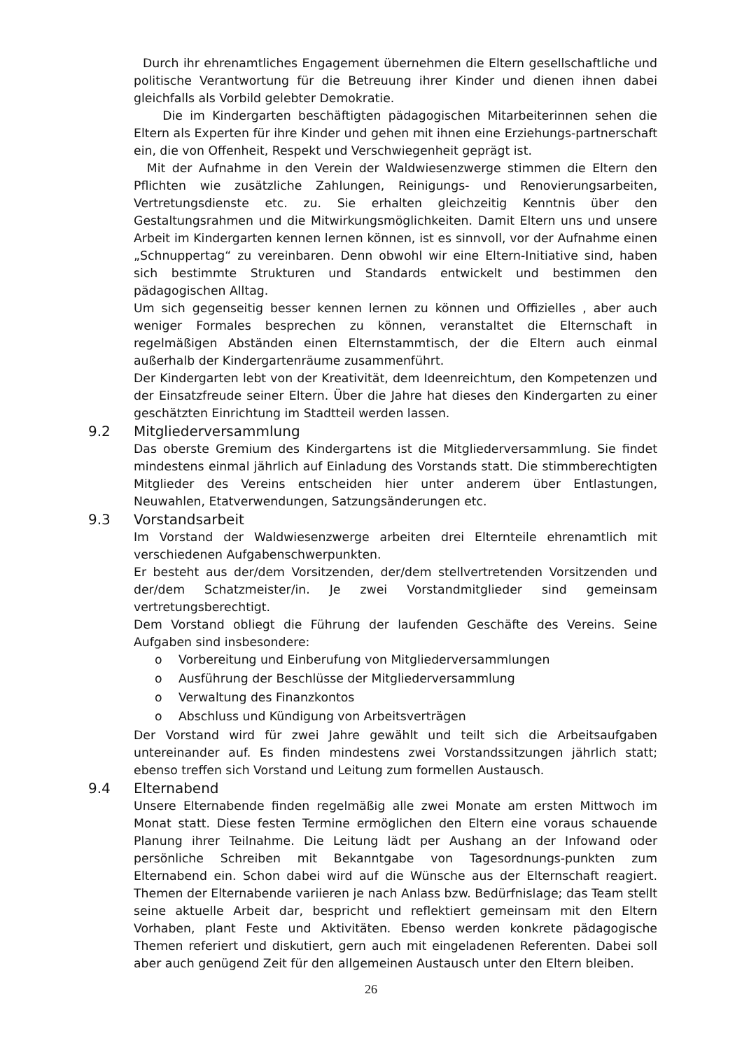Durch ihr ehrenamtliches Engagement übernehmen die Eltern gesellschaftliche und politische Verantwortung für die Betreuung ihrer Kinder und dienen ihnen dabei gleichfalls als Vorbild gelebter Demokratie.
Die im Kindergarten beschäftigten pädagogischen Mitarbeiterinnen sehen die Eltern als Experten für ihre Kinder und gehen mit ihnen eine Erziehungs-partnerschaft ein, die von Offenheit, Respekt und Verschwiegenheit geprägt ist.
Mit der Aufnahme in den Verein der Waldwiesenzwerge stimmen die Eltern den Pflichten wie zusätzliche Zahlungen, Reinigungs- und Renovierungsarbeiten, Vertretungsdienste etc. zu. Sie erhalten gleichzeitig Kenntnis über den Gestaltungsrahmen und die Mitwirkungsmöglichkeiten. Damit Eltern uns und unsere Arbeit im Kindergarten kennen lernen können, ist es sinnvoll, vor der Aufnahme einen „Schnuppertag“ zu vereinbaren. Denn obwohl wir eine Eltern-Initiative sind, haben sich bestimmte Strukturen und Standards entwickelt und bestimmen den pädagogischen Alltag.
Um sich gegenseitig besser kennen lernen zu können und Offizielles , aber auch weniger Formales besprechen zu können, veranstaltet die Elternschaft in regelmäßigen Abständen einen Elternstammtisch, der die Eltern auch einmal außerhalb der Kindergartenräume zusammenführt.
Der Kindergarten lebt von der Kreativität, dem Ideenreichtum, den Kompetenzen und der Einsatzfreude seiner Eltern. Über die Jahre hat dieses den Kindergarten zu einer geschätzten Einrichtung im Stadtteil werden lassen.
9.2 Mitgliederversammlung
Das oberste Gremium des Kindergartens ist die Mitgliederversammlung. Sie findet mindestens einmal jährlich auf Einladung des Vorstands statt. Die stimmberechtigten Mitglieder des Vereins entscheiden hier unter anderem über Entlastungen, Neuwahlen, Etatverwendungen, Satzungsänderungen etc.
9.3 Vorstandsarbeit
Im Vorstand der Waldwiesenzwerge arbeiten drei Elternteile ehrenamtlich mit verschiedenen Aufgabenschwerpunkten.
Er besteht aus der/dem Vorsitzenden, der/dem stellvertretenden Vorsitzenden und der/dem Schatzmeister/in. Je zwei Vorstandmitglieder sind gemeinsam vertretungsberechtigt.
Dem Vorstand obliegt die Führung der laufenden Geschäfte des Vereins. Seine Aufgaben sind insbesondere:
o Vorbereitung und Einberufung von Mitgliederversammlungen
o Ausführung der Beschlüsse der Mitgliederversammlung
o Verwaltung des Finanzkontos
o Abschluss und Kündigung von Arbeitsverträgen
Der Vorstand wird für zwei Jahre gewählt und teilt sich die Arbeitsaufgaben untereinander auf. Es finden mindestens zwei Vorstandssitzungen jährlich statt; ebenso treffen sich Vorstand und Leitung zum formellen Austausch.
9.4 Elternabend
Unsere Elternabende finden regelmäßig alle zwei Monate am ersten Mittwoch im Monat statt. Diese festen Termine ermöglichen den Eltern eine voraus schauende Planung ihrer Teilnahme. Die Leitung lädt per Aushang an der Infowand oder persönliche Schreiben mit Bekanntgabe von Tagesordnungs-punkten zum Elternabend ein. Schon dabei wird auf die Wünsche aus der Elternschaft reagiert. Themen der Elternabende variieren je nach Anlass bzw. Bedürfnislage; das Team stellt seine aktuelle Arbeit dar, bespricht und reflektiert gemeinsam mit den Eltern Vorhaben, plant Feste und Aktivitäten. Ebenso werden konkrete pädagogische Themen referiert und diskutiert, gern auch mit eingeladenen Referenten. Dabei soll aber auch genügend Zeit für den allgemeinen Austausch unter den Eltern bleiben.
26